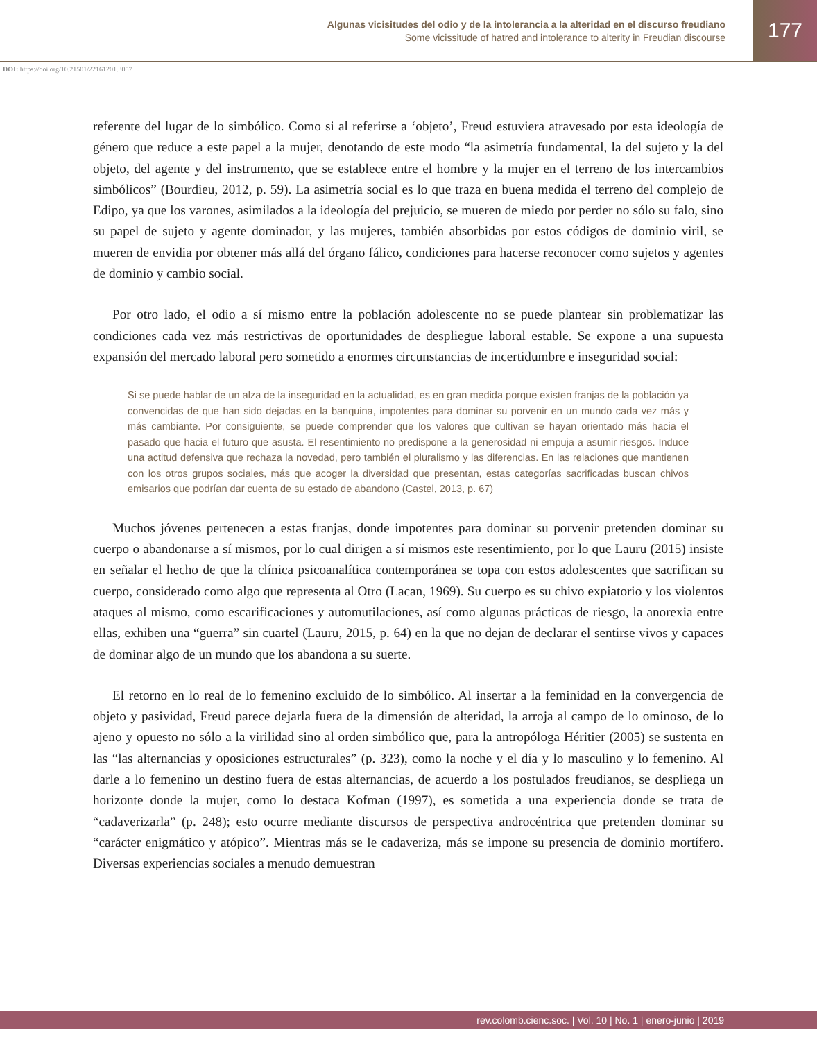Algunas vicisitudes del odio y de la intolerancia a la alteridad en el discurso freudiano
Some vicissitude of hatred and intolerance to alterity in Freudian discourse
177
DOI: https://doi.org/10.21501/22161201.3057
referente del lugar de lo simbólico. Como si al referirse a ‘objeto’, Freud estuviera atravesado por esta ideología de género que reduce a este papel a la mujer, denotando de este modo “la asimetría fundamental, la del sujeto y la del objeto, del agente y del instrumento, que se establece entre el hombre y la mujer en el terreno de los intercambios simbólicos” (Bourdieu, 2012, p. 59). La asimetría social es lo que traza en buena medida el terreno del complejo de Edipo, ya que los varones, asimilados a la ideología del prejuicio, se mueren de miedo por perder no sólo su falo, sino su papel de sujeto y agente dominador, y las mujeres, también absorbidas por estos códigos de dominio viril, se mueren de envidia por obtener más allá del órgano fálico, condiciones para hacerse reconocer como sujetos y agentes de dominio y cambio social.
Por otro lado, el odio a sí mismo entre la población adolescente no se puede plantear sin problematizar las condiciones cada vez más restrictivas de oportunidades de despliegue laboral estable. Se expone a una supuesta expansión del mercado laboral pero sometido a enormes circunstancias de incertidumbre e inseguridad social:
Si se puede hablar de un alza de la inseguridad en la actualidad, es en gran medida porque existen franjas de la población ya convencidas de que han sido dejadas en la banquina, impotentes para dominar su porvenir en un mundo cada vez más y más cambiante. Por consiguiente, se puede comprender que los valores que cultivan se hayan orientado más hacia el pasado que hacia el futuro que asusta. El resentimiento no predispone a la generosidad ni empuja a asumir riesgos. Induce una actitud defensiva que rechaza la novedad, pero también el pluralismo y las diferencias. En las relaciones que mantienen con los otros grupos sociales, más que acoger la diversidad que presentan, estas categorías sacrificadas buscan chivos emisarios que podrían dar cuenta de su estado de abandono (Castel, 2013, p. 67)
Muchos jóvenes pertenecen a estas franjas, donde impotentes para dominar su porvenir pretenden dominar su cuerpo o abandonarse a sí mismos, por lo cual dirigen a sí mismos este resentimiento, por lo que Lauru (2015) insiste en señalar el hecho de que la clínica psicoanalítica contemporánea se topa con estos adolescentes que sacrifican su cuerpo, considerado como algo que representa al Otro (Lacan, 1969). Su cuerpo es su chivo expiatorio y los violentos ataques al mismo, como escarificaciones y automutilaciones, así como algunas prácticas de riesgo, la anorexia entre ellas, exhiben una “guerra” sin cuartel (Lauru, 2015, p. 64) en la que no dejan de declarar el sentirse vivos y capaces de dominar algo de un mundo que los abandona a su suerte.
El retorno en lo real de lo femenino excluido de lo simbólico. Al insertar a la feminidad en la convergencia de objeto y pasividad, Freud parece dejarla fuera de la dimensión de alteridad, la arroja al campo de lo ominoso, de lo ajeno y opuesto no sólo a la virilidad sino al orden simbólico que, para la antropóloga Héritier (2005) se sustenta en las “las alternancias y oposiciones estructurales” (p. 323), como la noche y el día y lo masculino y lo femenino. Al darle a lo femenino un destino fuera de estas alternancias, de acuerdo a los postulados freudianos, se despliega un horizonte donde la mujer, como lo destaca Kofman (1997), es sometida a una experiencia donde se trata de “cadaverizarla” (p. 248); esto ocurre mediante discursos de perspectiva androcéntrica que pretenden dominar su “carácter enigmático y atópico”. Mientras más se le cadaveriza, más se impone su presencia de dominio mortífero. Diversas experiencias sociales a menudo demuestran
rev.colomb.cienc.soc. | Vol. 10 | No. 1 | enero-junio | 2019